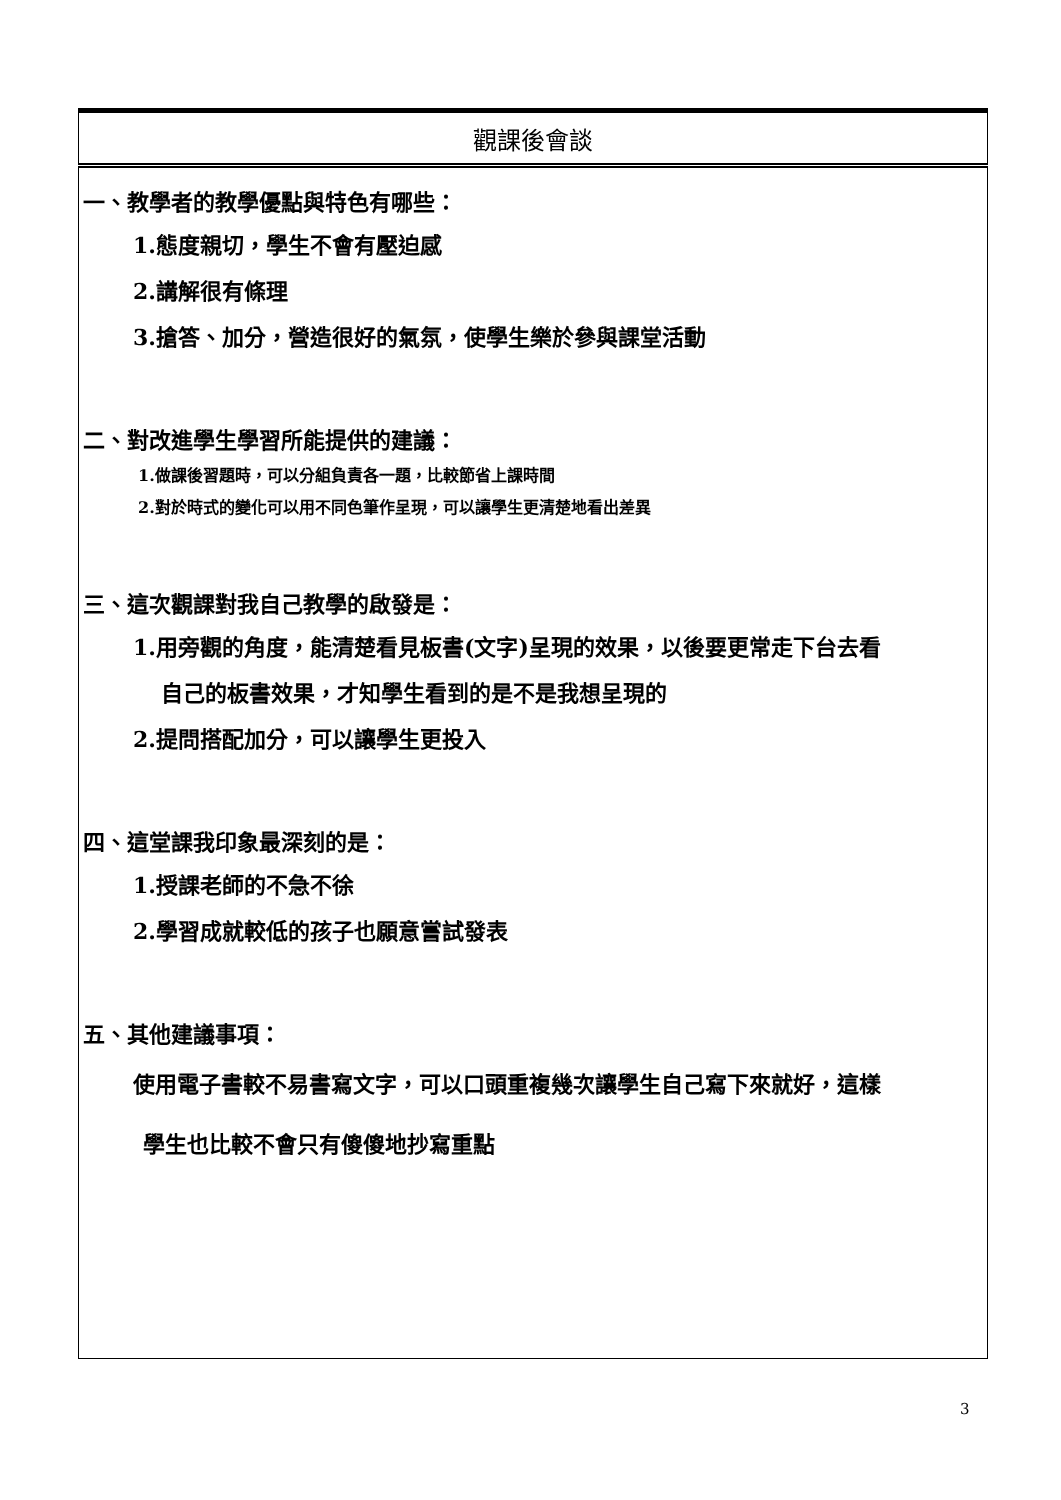| 觀課後會談 |
| 一、教學者的教學優點與特色有哪些： 1.態度親切，學生不會有壓迫感 2.講解很有條理 3.搶答、加分，營造很好的氣氛，使學生樂於參與課堂活動 二、對改進學生學習所能提供的建議： 1.做課後習題時，可以分組負責各一題，比較節省上課時間 2.對於時式的變化可以用不同色筆作呈現，可以讓學生更清楚地看出差異 三、這次觀課對我自己教學的啟發是： 1.用旁觀的角度，能清楚看見板書(文字)呈現的效果，以後要更常走下台去看 自己的板書效果，才知學生看到的是不是我想呈現的 2.提問搭配加分，可以讓學生更投入 四、這堂課我印象最深刻的是： 1.授課老師的不急不徐 2.學習成就較低的孩子也願意嘗試發表 五、其他建議事項： 使用電子書較不易書寫文字，可以口頭重複幾次讓學生自己寫下來就好，這樣 學生也比較不會只有傻傻地抄寫重點 |
3